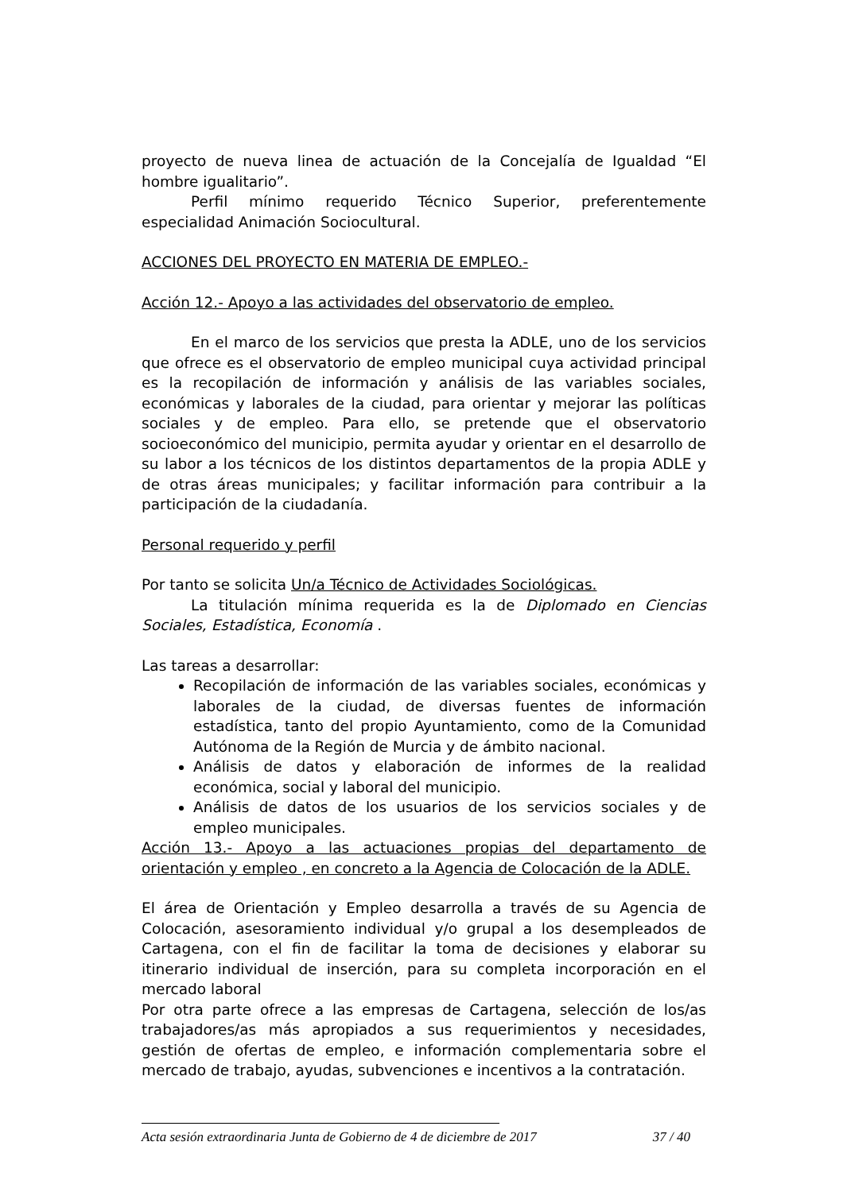proyecto de nueva linea de actuación de la Concejalía de Igualdad “El hombre igualitario”.
Perfil mínimo requerido Técnico Superior, preferentemente especialidad Animación Sociocultural.
ACCIONES DEL PROYECTO EN MATERIA DE EMPLEO.-
Acción 12.- Apoyo a las actividades del observatorio de empleo.
En el marco de los servicios que presta la ADLE, uno de los servicios que ofrece es el observatorio de empleo municipal cuya actividad principal es la recopilación de información y análisis de las variables sociales, económicas y laborales de la ciudad, para orientar y mejorar las políticas sociales y de empleo. Para ello, se pretende que el observatorio socioeconómico del municipio, permita ayudar y orientar en el desarrollo de su labor a los técnicos de los distintos departamentos de la propia ADLE y de otras áreas municipales; y facilitar información para contribuir a la participación de la ciudadanía.
Personal requerido y perfil
Por tanto se solicita Un/a Técnico de Actividades Sociológicas.
La titulación mínima requerida es la de Diplomado en Ciencias Sociales, Estadística, Economía .
Las tareas a desarrollar:
Recopilación de información de las variables sociales, económicas y laborales de la ciudad, de diversas fuentes de información estadística, tanto del propio Ayuntamiento, como de la Comunidad Autónoma de la Región de Murcia y de ámbito nacional.
Análisis de datos y elaboración de informes de la realidad económica, social y laboral del municipio.
Análisis de datos de los usuarios de los servicios sociales y de empleo municipales.
Acción 13.- Apoyo a las actuaciones propias del departamento de orientación y empleo , en concreto a la Agencia de Colocación de la ADLE.
El área de Orientación y Empleo desarrolla a través de su Agencia de Colocación, asesoramiento individual y/o grupal a los desempleados de Cartagena, con el fin de facilitar la toma de decisiones y elaborar su itinerario individual de inserción, para su completa incorporación en el mercado laboral
Por otra parte ofrece a las empresas de Cartagena, selección de los/as trabajadores/as más apropiados a sus requerimientos y necesidades, gestión de ofertas de empleo, e información complementaria sobre el mercado de trabajo, ayudas, subvenciones e incentivos a la contratación.
Acta sesión extraordinaria Junta de Gobierno de 4 de diciembre de 2017 37 / 40